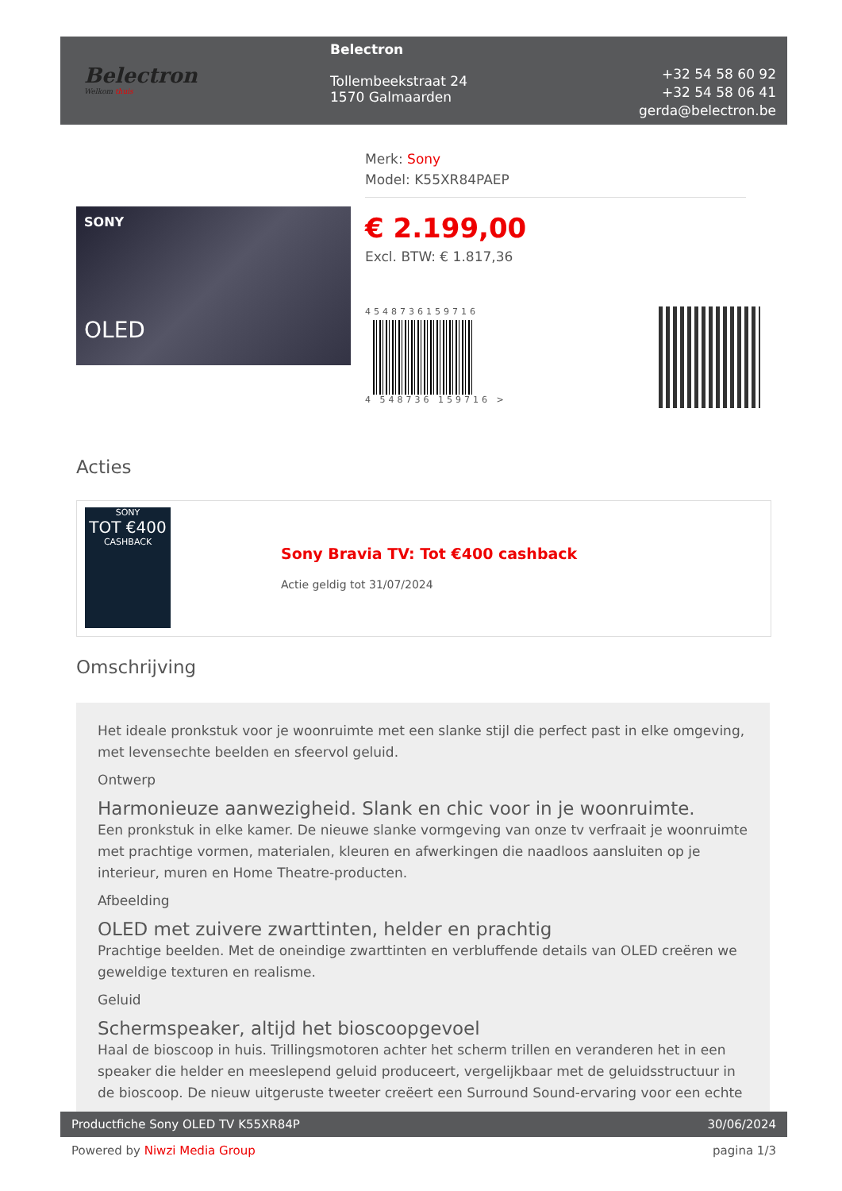Belectron
Welkom thuis
Belectron
Tollembeekstraat 24
1570 Galmaarden
+32 54 58 60 92
+32 54 58 06 41
gerda@belectron.be
SONY
OLED
Merk: Sony
Model: K55XR84PAEP
€ 2.199,00
Excl. BTW: € 1.817,36
4548736159716
4 548736 159716 >
Acties
SONY
TOT €400
CASHBACK
Sony Bravia TV: Tot €400 cashback
Actie geldig tot 31/07/2024
Omschrijving
Het ideale pronkstuk voor je woonruimte met een slanke stijl die perfect past in elke omgeving, met levensechte beelden en sfeervol geluid.
Ontwerp
Harmonieuze aanwezigheid. Slank en chic voor in je woonruimte.
Een pronkstuk in elke kamer. De nieuwe slanke vormgeving van onze tv verfraait je woonruimte met prachtige vormen, materialen, kleuren en afwerkingen die naadloos aansluiten op je interieur, muren en Home Theatre-producten.
Afbeelding
OLED met zuivere zwarttinten, helder en prachtig
Prachtige beelden. Met de oneindige zwarttinten en verbluffende details van OLED creëren we geweldige texturen en realisme.
Geluid
Schermspeaker, altijd het bioscoopgevoel
Haal de bioscoop in huis. Trillingsmotoren achter het scherm trillen en veranderen het in een speaker die helder en meeslepend geluid produceert, vergelijkbaar met de geluidsstructuur in de bioscoop. De nieuw uitgeruste tweeter creëert een Surround Sound-ervaring voor een echte
Productfiche Sony OLED TV K55XR84P 30/06/2024
Powered by Niwzi Media Group pagina 1/3